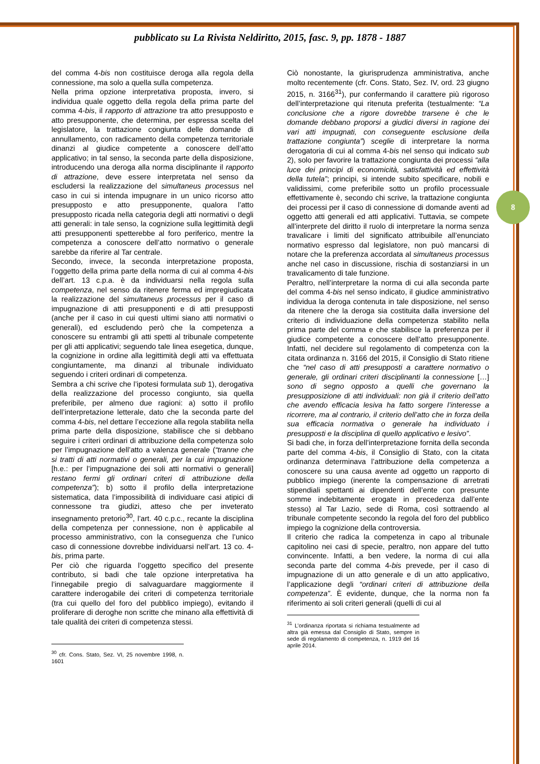pubblicato su La Rivista Neldiritto, 2015, fasc. 9, pp. 1878 - 1887
del comma 4-bis non costituisce deroga alla regola della connessione, ma solo a quella sulla competenza.
Nella prima opzione interpretativa proposta, invero, si individua quale oggetto della regola della prima parte del comma 4-bis, il rapporto di attrazione tra atto presupposto e atto presupponente, che determina, per espressa scelta del legislatore, la trattazione congiunta delle domande di annullamento, con radicamento della competenza territoriale dinanzi al giudice competente a conoscere dell’atto applicativo; in tal senso, la seconda parte della disposizione, introducendo una deroga alla norma disciplinante il rapporto di attrazione, deve essere interpretata nel senso da escludersi la realizzazione del simultaneus processus nel caso in cui si intenda impugnare in un unico ricorso atto presupposto e atto presupponente, qualora l’atto presupposto ricada nella categoria degli atti normativi o degli atti generali: in tale senso, la cognizione sulla legittimità degli atti presupponenti spetterebbe al foro periferico, mentre la competenza a conoscere dell’atto normativo o generale sarebbe da riferire al Tar centrale.
Secondo, invece, la seconda interpretazione proposta, l’oggetto della prima parte della norma di cui al comma 4-bis dell’art. 13 c.p.a. è da individuarsi nella regola sulla competenza, nel senso da ritenere ferma ed impregiudicata la realizzazione del simultaneus processus per il caso di impugnazione di atti presupponenti e di atti presupposti (anche per il caso in cui questi ultimi siano atti normativi o generali), ed escludendo però che la competenza a conoscere su entrambi gli atti spetti al tribunale competente per gli atti applicativi; seguendo tale linea esegetica, dunque, la cognizione in ordine alla legittimità degli atti va effettuata congiuntamente, ma dinanzi al tribunale individuato seguendo i criteri ordinari di competenza.
Sembra a chi scrive che l’ipotesi formulata sub 1), derogativa della realizzazione del processo congiunto, sia quella preferibile, per almeno due ragioni: a) sotto il profilo dell’interpretazione letterale, dato che la seconda parte del comma 4-bis, nel dettare l’eccezione alla regola stabilita nella prima parte della disposizione, stabilisce che si debbano seguire i criteri ordinari di attribuzione della competenza solo per l’impugnazione dell’atto a valenza generale (“tranne che si tratti di atti normativi o generali, per la cui impugnazione [h.e.: per l’impugnazione dei soli atti normativi o generali] restano fermi gli ordinari criteri di attribuzione della competenza”); b) sotto il profilo della interpretazione sistematica, data l’impossibilità di individuare casi atipici di connessone tra giudizi, atteso che per inveterato insegnamento pretorio<sup>30</sup>, l’art. 40 c.p.c., recante la disciplina della competenza per connessione, non è applicabile al processo amministrativo, con la conseguenza che l’unico caso di connessione dovrebbe individuarsi nell’art. 13 co. 4-bis, prima parte.
Per ciò che riguarda l’oggetto specifico del presente contributo, si badi che tale opzione interpretativa ha l’innegabile pregio di salvaguardare maggiormente il carattere inderogabile dei criteri di competenza territoriale (tra cui quello del foro del pubblico impiego), evitando il proliferare di deroghe non scritte che minano alla effettività di tale qualità dei criteri di competenza stessi.
<sup>30</sup> cfr. Cons. Stato, Sez. VI, 25 novembre 1998, n. 1601
Ciò nonostante, la giurisprudenza amministrativa, anche molto recentemente (cfr. Cons. Stato, Sez. IV, ord. 23 giugno 2015, n. 3166<sup>31</sup>), pur confermando il carattere più rigoroso dell’interpretazione qui ritenuta preferita (testualmente: “La conclusione che a rigore dovrebbe trarsene è che le domande debbano proporsi a giudici diversi in ragione dei vari atti impugnati, con conseguente esclusione della trattazione congiunta”) sceglie di interpretare la norma derogatoria di cui al comma 4-bis nel senso qui indicato sub 2), solo per favorire la trattazione congiunta dei processi “alla luce dei principi di economicità, satisfattività ed effettività della tutela”; principi, si intende subito specificare, nobili e validissimi, come preferibile sotto un profilo processuale effettivamente è, secondo chi scrive, la trattazione congiunta dei processi per il caso di connessione di domande aventi ad oggetto atti generali ed atti applicativi. Tuttavia, se compete all’interprete del diritto il ruolo di interpretare la norma senza travalicare i limiti del significato attribuibile all’enunciato normativo espresso dal legislatore, non può mancarsi di notare che la preferenza accordata al simultaneus processus anche nel caso in discussione, rischia di sostanziarsi in un travalicamento di tale funzione.
Peraltro, nell’interpretare la norma di cui alla seconda parte del comma 4-bis nel senso indicato, il giudice amministrativo individua la deroga contenuta in tale disposizione, nel senso da ritenere che la deroga sia costituita dalla inversione del criterio di individuazione della competenza stabilito nella prima parte del comma e che stabilisce la preferenza per il giudice competente a conoscere dell’atto presupponente. Infatti, nel decidere sul regolamento di competenza con la citata ordinanza n. 3166 del 2015, il Consiglio di Stato ritiene che “nel caso di atti presupposti a carattere normativo o generale, gli ordinari criteri disciplinanti la connessione […] sono di segno opposto a quelli che governano la presupposizione di atti individuali: non già il criterio dell’atto che avendo efficacia lesiva ha fatto sorgere l’interesse a ricorrere, ma al contrario, il criterio dell’atto che in forza della sua efficacia normativa o generale ha individuato i presupposti e la disciplina di quello applicativo e lesivo”.
Si badi che, in forza dell’interpretazione fornita della seconda parte del comma 4-bis, il Consiglio di Stato, con la citata ordinanza determinava l’attribuzione della competenza a conoscere su una causa avente ad oggetto un rapporto di pubblico impiego (inerente la compensazione di arretrati stipendiali spettanti ai dipendenti dell’ente con presunte somme indebitamente erogate in precedenza dall’ente stesso) al Tar Lazio, sede di Roma, così sottraendo al tribunale competente secondo la regola del foro del pubblico impiego la cognizione della controversia.
Il criterio che radica la competenza in capo al tribunale capitolino nei casi di specie, peraltro, non appare del tutto convincente. Infatti, a ben vedere, la norma di cui alla seconda parte del comma 4-bis prevede, per il caso di impugnazione di un atto generale e di un atto applicativo, l’applicazione degli “ordinari criteri di attribuzione della competenza”. È evidente, dunque, che la norma non fa riferimento ai soli criteri generali (quelli di cui al
<sup>31</sup> L’ordinanza riportata si richiama testualmente ad altra già emessa dal Consiglio di Stato, sempre in sede di regolamento di competenza, n. 1919 del 16 aprile 2014.
8